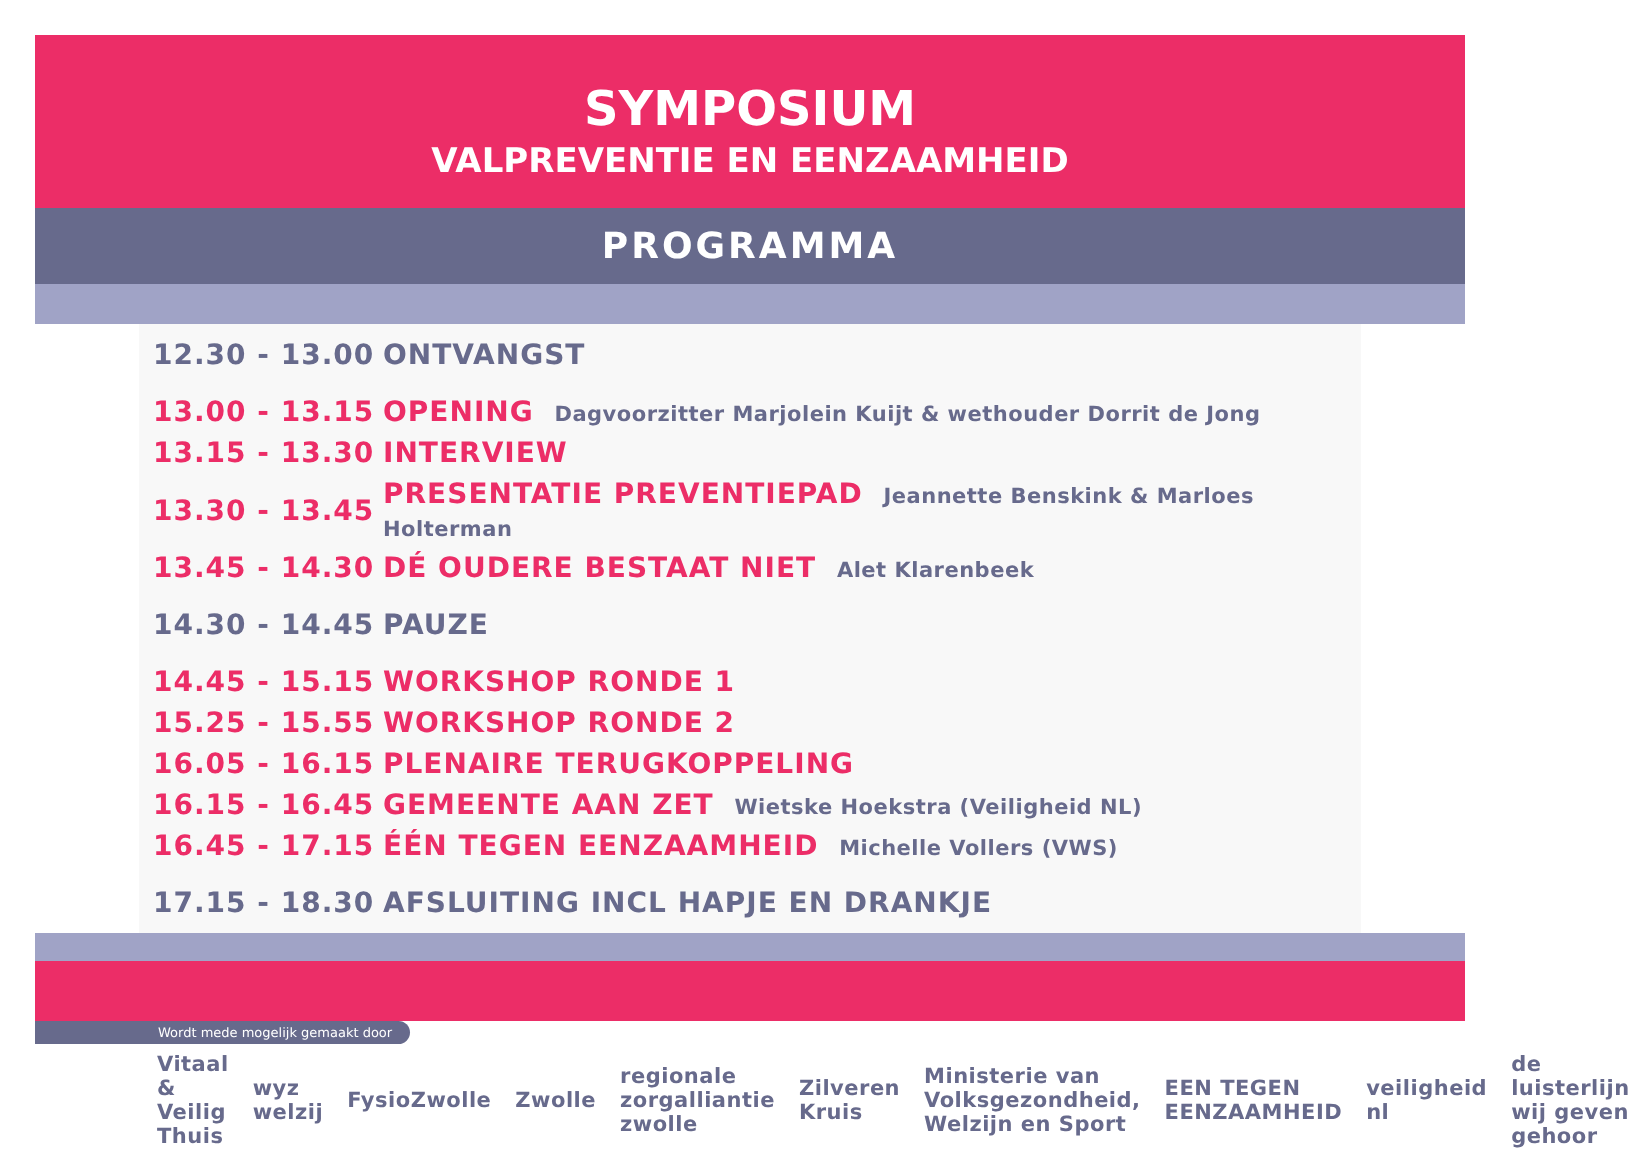SYMPOSIUM
VALPREVENTIE EN EENZAAMHEID
PROGRAMMA
| 12.30 - 13.00 | ONTVANGST |
| 13.00 - 13.15 | OPENING Dagvoorzitter Marjolein Kuijt & wethouder Dorrit de Jong |
| 13.15 - 13.30 | INTERVIEW |
| 13.30 - 13.45 | PRESENTATIE PREVENTIEPAD Jeannette Benskink & Marloes Holterman |
| 13.45 - 14.30 | DÉ OUDERE BESTAAT NIET Alet Klarenbeek |
| 14.30 - 14.45 | PAUZE |
| 14.45 - 15.15 | WORKSHOP RONDE 1 |
| 15.25 - 15.55 | WORKSHOP RONDE 2 |
| 16.05 - 16.15 | PLENAIRE TERUGKOPPELING |
| 16.15 - 16.45 | GEMEENTE AAN ZET Wietske Hoekstra (Veiligheid NL) |
| 16.45 - 17.15 | ÉÉN TEGEN EENZAAMHEID Michelle Vollers (VWS) |
| 17.15 - 18.30 | AFSLUITING INCL HAPJE EN DRANKJE |
Wordt mede mogelijk gemaakt door
Vitaal & Veilig Thuis wyz welzij FysioZwolle Zwolle regionale zorgalliantie zwolle Zilveren Kruis Ministerie van Volksgezondheid, Welzijn en Sport EEN TEGEN EENZAAMHEID veiligheid nl de luisterlijn wij geven gehoor